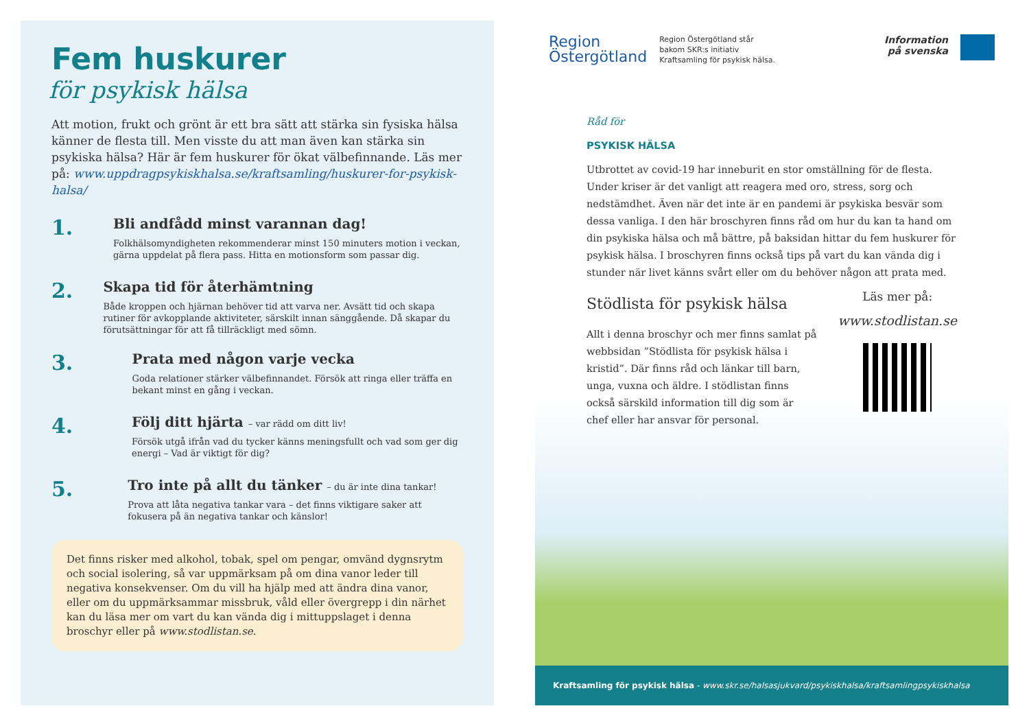Fem huskurer
för psykisk hälsa
Att motion, frukt och grönt är ett bra sätt att stärka sin fysiska hälsa känner de flesta till. Men visste du att man även kan stärka sin psykiska hälsa? Här är fem huskurer för ökat välbefinnande. Läs mer på: www.uppdragpsykiskhalsa.se/kraftsamling/huskurer-for-psykisk-halsa/
1.
Bli andfådd minst varannan dag!
Folkhälsomyndigheten rekommenderar minst 150 minuters motion i veckan, gärna uppdelat på flera pass. Hitta en motionsform som passar dig.
2.
Skapa tid för återhämtning
Både kroppen och hjärnan behöver tid att varva ner. Avsätt tid och skapa rutiner för avkopplande aktiviteter, särskilt innan sänggående. Då skapar du förutsättningar för att få tillräckligt med sömn.
3.
Prata med någon varje vecka
Goda relationer stärker välbefinnandet. Försök att ringa eller träffa en bekant minst en gång i veckan.
4.
Följ ditt hjärta – var rädd om ditt liv!
Försök utgå ifrån vad du tycker känns meningsfullt och vad som ger dig energi – Vad är viktigt för dig?
5.
Tro inte på allt du tänker – du är inte dina tankar!
Prova att låta negativa tankar vara – det finns viktigare saker att fokusera på än negativa tankar och känslor!
Det finns risker med alkohol, tobak, spel om pengar, omvänd dygnsrytm och social isolering, så var uppmärksam på om dina vanor leder till negativa konsekvenser. Om du vill ha hjälp med att ändra dina vanor, eller om du uppmärksammar missbruk, våld eller övergrepp i din närhet kan du läsa mer om vart du kan vända dig i mittuppslaget i denna broschyr eller på www.stodlistan.se.
Region
Östergötland
Region Östergötland står
bakom SKR:s initiativ
Kraftsamling för psykisk hälsa.
Information
på svenska
Råd för
PSYKISK HÄLSA
Utbrottet av covid-19 har inneburit en stor omställning för de flesta. Under kriser är det vanligt att reagera med oro, stress, sorg och nedstämdhet. Även när det inte är en pandemi är psykiska besvär som dessa vanliga. I den här broschyren finns råd om hur du kan ta hand om din psykiska hälsa och må bättre, på baksidan hittar du fem huskurer för psykisk hälsa. I broschyren finns också tips på vart du kan vända dig i stunder när livet känns svårt eller om du behöver någon att prata med.
Stödlista för psykisk hälsa
Allt i denna broschyr och mer finns samlat på webbsidan ”Stödlista för psykisk hälsa i kristid”. Där finns råd och länkar till barn, unga, vuxna och äldre. I stödlistan finns också särskild information till dig som är chef eller har ansvar för personal.
Läs mer på:
www.stodlistan.se
Kraftsamling för psykisk hälsa - www.skr.se/halsasjukvard/psykiskhalsa/kraftsamlingpsykiskhalsa